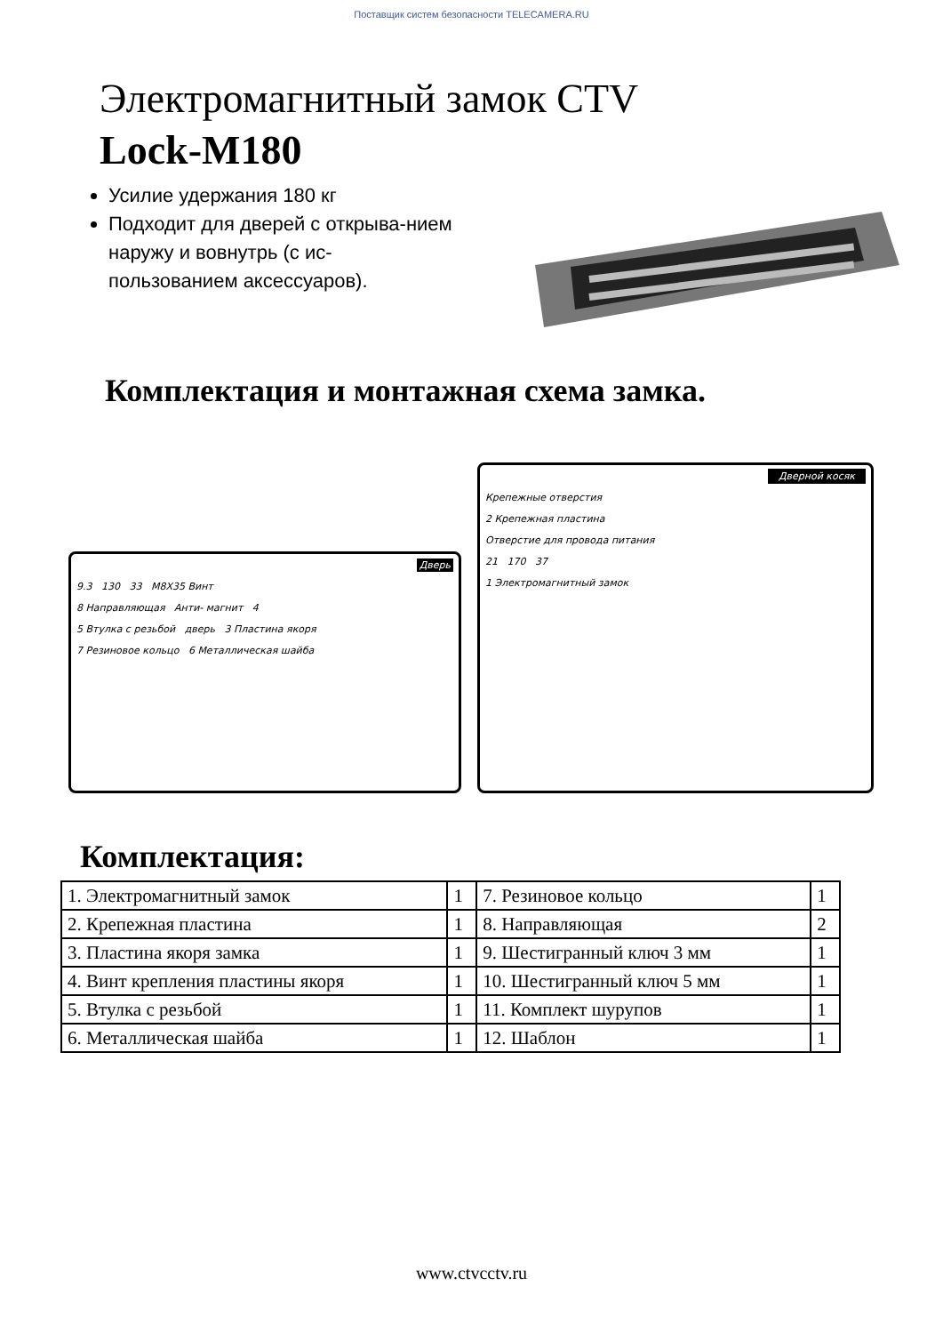Поставщик систем безопасности TELECAMERA.RU
Электромагнитный замок CTV
Lock-M180
Усилие удержания 180 кг
Подходит для дверей с открыва-нием наружу и вовнутрь (с ис-пользованием аксессуаров).
Комплектация и монтажная схема замка.
Дверь
9.3 130 33 M8X35 Винт
8 Направляющая Анти- магнит 4
5 Втулка с резьбой дверь 3 Пластина якоря
7 Резиновое кольцо 6 Металлическая шайба
Дверной косяк
Крепежные отверстия
2 Крепежная пластина
Отверстие для провода питания
21 170 37
1 Электромагнитный замок
Комплектация:
| 1. Электромагнитный замок | 1 | 7. Резиновое кольцо | 1 |
| 2. Крепежная пластина | 1 | 8. Направляющая | 2 |
| 3. Пластина якоря замка | 1 | 9. Шестигранный ключ 3 мм | 1 |
| 4. Винт крепления пластины якоря | 1 | 10. Шестигранный ключ 5 мм | 1 |
| 5. Втулка с резьбой | 1 | 11. Комплект шурупов | 1 |
| 6. Металлическая шайба | 1 | 12. Шаблон | 1 |
www.ctvcctv.ru